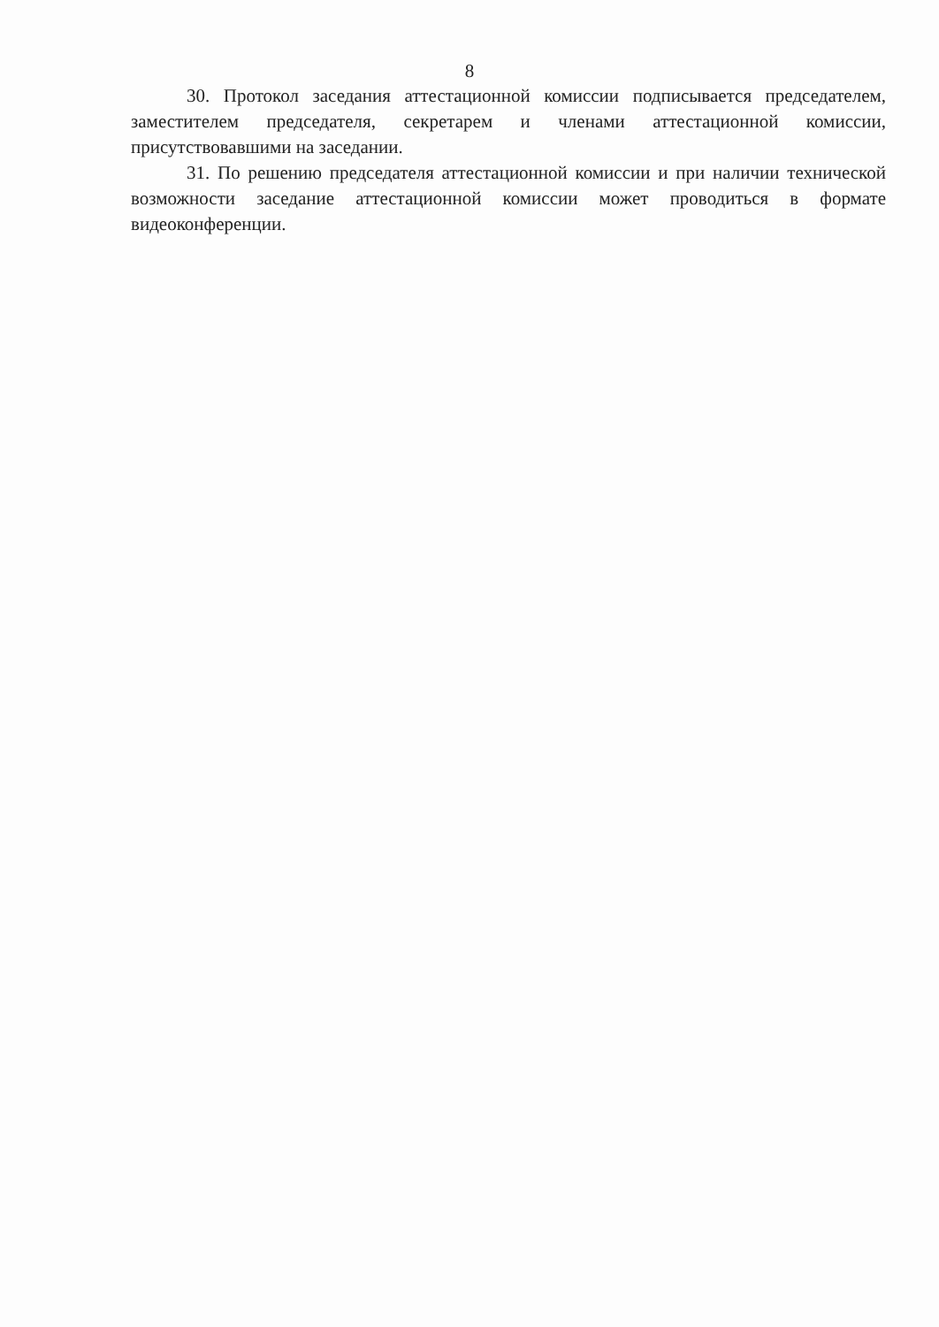8
30. Протокол заседания аттестационной комиссии подписывается председателем, заместителем председателя, секретарем и членами аттестационной комиссии, присутствовавшими на заседании.
31. По решению председателя аттестационной комиссии и при наличии технической возможности заседание аттестационной комиссии может проводиться в формате видеоконференции.